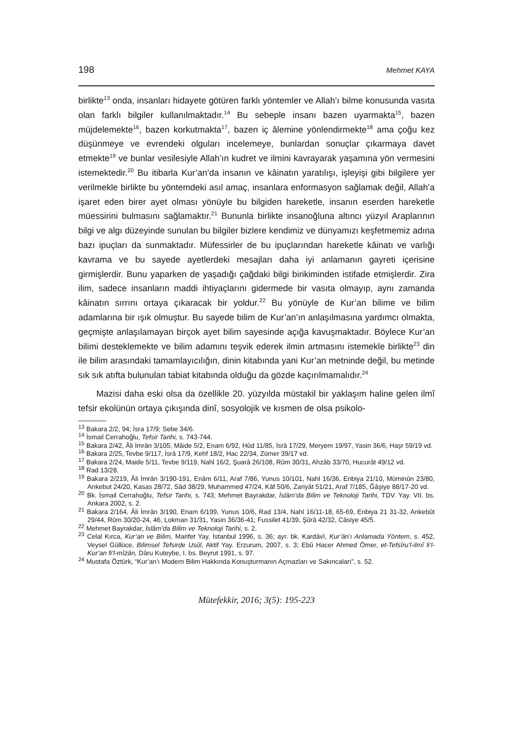198 Mehmet KAYA
birlikte<sup>13</sup> onda, insanları hidayete götüren farklı yöntemler ve Allah’ı bilme konusunda vasıta olan farklı bilgiler kullanılmaktadır.<sup>14</sup> Bu sebeple insanı bazen uyarmakta<sup>15</sup>, bazen müjdelemekte<sup>16</sup>, bazen korkutmakta<sup>17</sup>, bazen iç âlemine yönlendirmekte<sup>18</sup> ama çoğu kez düşünmeye ve evrendeki olguları incelemeye, bunlardan sonuçlar çıkarmaya davet etmekte<sup>19</sup> ve bunlar vesilesiyle Allah’ın kudret ve ilmini kavrayarak yaşamına yön vermesini istemektedir.<sup>20</sup> Bu itibarla Kur’an’da insanın ve kâinatın yaratılışı, işleyişi gibi bilgilere yer verilmekle birlikte bu yöntemdeki asıl amaç, insanlara enformasyon sağlamak değil, Allah’a işaret eden birer ayet olması yönüyle bu bilgiden hareketle, insanın eserden hareketle müessirini bulmasını sağlamaktır.<sup>21</sup> Bununla birlikte insanoğluna altıncı yüzyıl Araplarının bilgi ve algı düzeyinde sunulan bu bilgiler bizlere kendimiz ve dünyamızı keşfetmemiz adına bazı ipuçları da sunmaktadır. Müfessirler de bu ipuçlarından hareketle kâinatı ve varlığı kavrama ve bu sayede ayetlerdeki mesajları daha iyi anlamanın gayreti içerisine girmişlerdir. Bunu yaparken de yaşadığı çağdaki bilgi birikiminden istifade etmişlerdir. Zira ilim, sadece insanların maddi ihtiyaçlarını gidermede bir vasıta olmayıp, aynı zamanda kâinatın sırrını ortaya çıkaracak bir yoldur.<sup>22</sup> Bu yönüyle de Kur’an bilime ve bilim adamlarına bir ışık olmuştur. Bu sayede bilim de Kur’an’ın anlaşılmasına yardımcı olmakta, geçmişte anlaşılamayan birçok ayet bilim sayesinde açığa kavuşmaktadır. Böylece Kur’an bilimi desteklemekte ve bilim adamını teşvik ederek ilmin artmasını istemekle birlikte<sup>23</sup> din ile bilim arasındaki tamamlayıcılığın, dinin kitabında yani Kur’an metninde değil, bu metinde sık sık atıfta bulunulan tabiat kitabında olduğu da gözde kaçırılmamalıdır.<sup>24</sup>
Mazisi daha eski olsa da özellikle 20. yüzyılda müstakil bir yaklaşım haline gelen ilmî tefsir ekolünün ortaya çıkışında dinî, sosyolojik ve kısmen de olsa psikolo-
<sup>13</sup> Bakara 2/2, 94; İsra 17/9; Sebe 34/6.
<sup>14</sup> İsmail Cerrahoğlu, Tefsir Tarihi, s. 743-744.
<sup>15</sup> Bakara 2/42, Âli İmrân 3/105, Mâide 5/2, Enam 6/92, Hûd 11/85, İsrâ 17/29, Meryem 19/97, Yasin 36/6, Haşr 59/19 vd.
<sup>16</sup> Bakara 2/25, Tevbe 9/117, İsrâ 17/9, Kehf 18/2, Hac 22/34, Zümer 39/17 vd.
<sup>17</sup> Bakara 2/24, Maide 5/11, Tevbe 9/119, Nahl 16/2, Şuarâ 26/108, Rûm 30/31, Ahzâb 33/70, Hucurât 49/12 vd.
<sup>18</sup> Rad 13/28.
<sup>19</sup> Bakara 2/219, Âli İmrân 3/190-191, Enâm 6/11, Araf 7/86, Yunus 10/101, Nahl 16/36, Enbiya 21/10, Müminûn 23/80, Ankebut 24/20, Kasas 28/72, Sâd 38/29, Muhammed 47/24, Kâf 50/6, Zariyât 51/21, Araf 7/185, Ğâşiye 88/17-20 vd.
<sup>20</sup> Bk. İsmail Cerrahoğlu, Tefsir Tarihi, s. 743; Mehmet Bayrakdar, İslâm’da Bilim ve Teknoloji Tarihi, TDV. Yay. VII. bs. Ankara 2002, s. 2.
<sup>21</sup> Bakara 2/164, Âli İmrân 3/190, Enam 6/199, Yunus 10/6, Rad 13/4, Nahl 16/11-18, 65-69, Enbiya 21 31-32, Ankebût 29/44, Rûm 30/20-24, 46, Lokman 31/31, Yasin 36/36-41; Fussilet 41/39, Şûrâ 42/32, Câsiye 45/5.
<sup>22</sup> Mehmet Bayrakdar, İslâm’da Bilim ve Teknoloji Tarihi, s. 2.
<sup>23</sup> Celal Kırca, Kur’an ve Bilim, Marifet Yay. İstanbul 1996, s. 36; ayr. bk. Kardâvî, Kur’ân’ı Anlamada Yöntem, s. 452, Veysel Güllüce, Bilimsel Tefsirde Usûl, Aktif Yay. Erzurum, 2007, s. 3; Ebû Hacer Ahmed Ömer, et-Tefsîru’l-ilmî li’l-Kur’an fi’l-mîzân, Dâru Kuteybe, I. bs. Beyrut 1991, s. 97.
<sup>24</sup> Mustafa Öztürk, “Kur’an’ı Modern Bilim Hakkında Konuşturmanın Açmazları ve Sakıncaları”, s. 52.
Mütefekkir, 2016; 3(5): 195-223